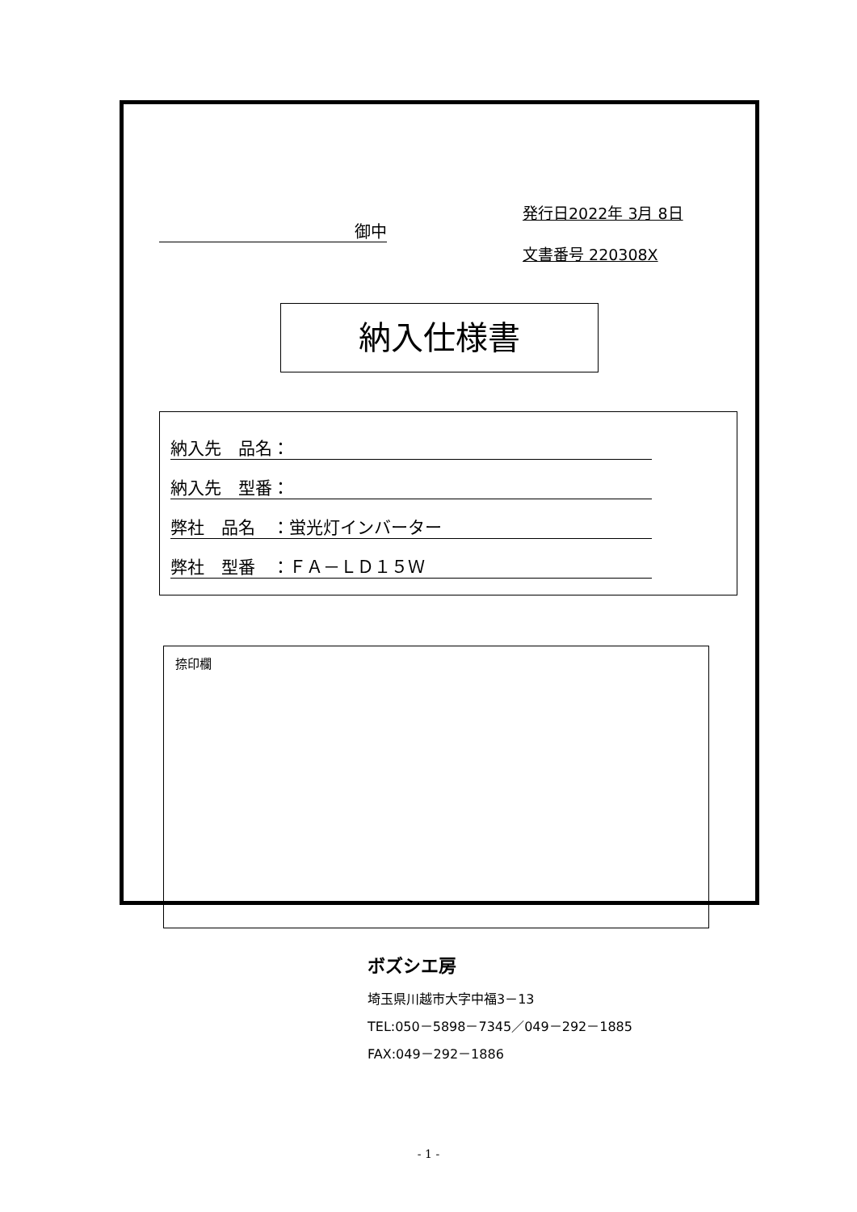御中
発行日2022年 3月 8日
文書番号 220308X
納入仕様書
納入先　品名：
納入先　型番：
弊社　品名　：蛍光灯インバーター
弊社　型番　：ＦＡ－ＬＤ１５Ｗ
捺印欄
ボズシエ房
埼玉県川越市大字中福3－13
TEL:050－5898－7345／049－292－1885
FAX:049－292－1886
- 1 -